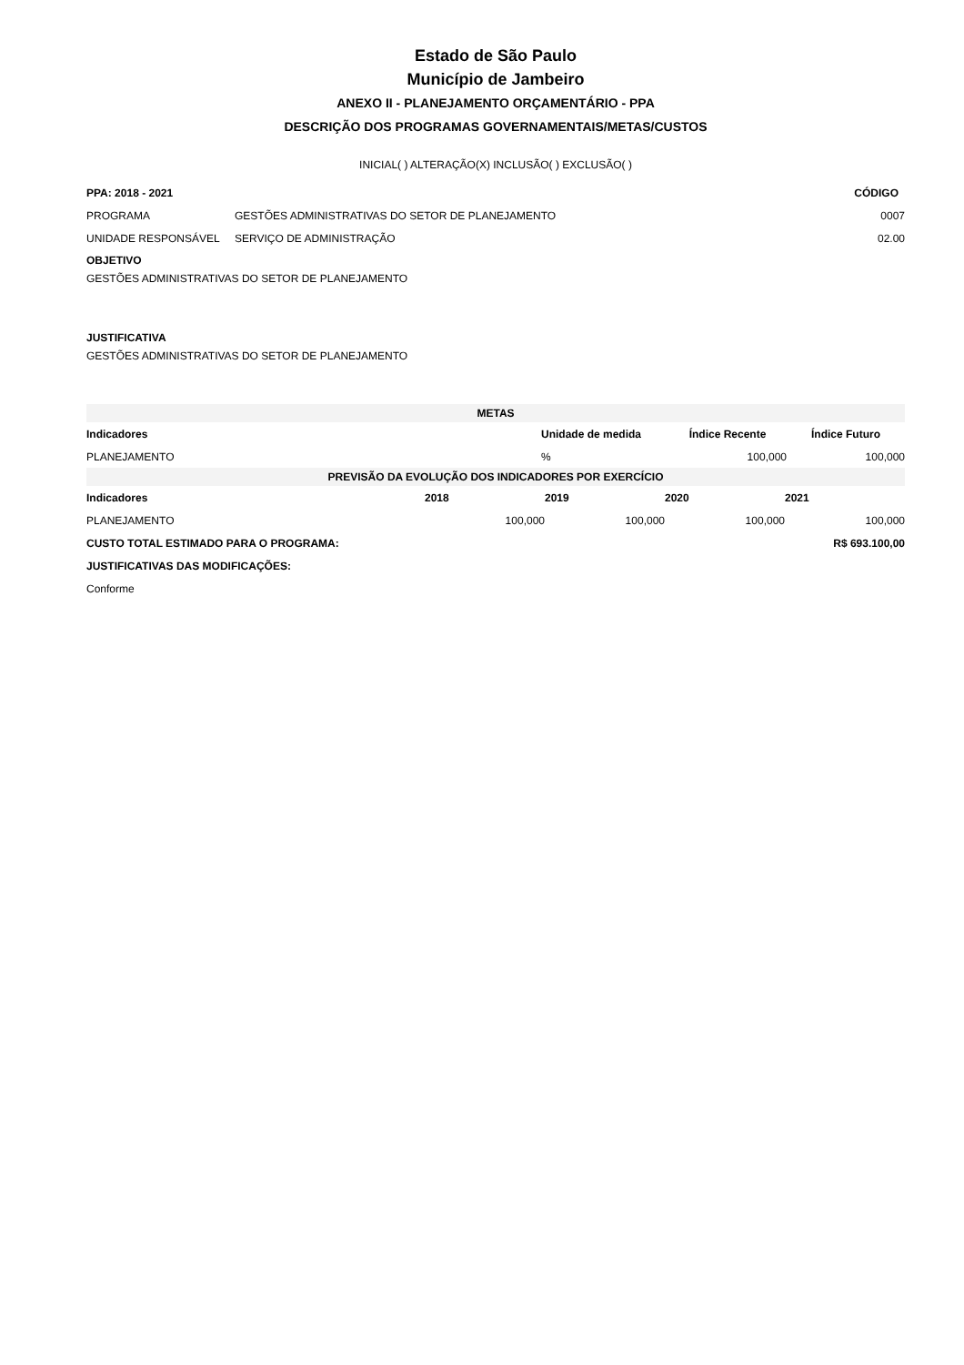Estado de São Paulo
Município de Jambeiro
ANEXO II - PLANEJAMENTO ORÇAMENTÁRIO - PPA
DESCRIÇÃO DOS PROGRAMAS GOVERNAMENTAIS/METAS/CUSTOS
INICIAL( ) ALTERAÇÃO(X) INCLUSÃO( ) EXCLUSÃO( )
| PPA: 2018 - 2021 | | CÓDIGO |
| --- | --- | --- |
| PROGRAMA | GESTÕES ADMINISTRATIVAS DO SETOR DE PLANEJAMENTO | 0007 |
| UNIDADE RESPONSÁVEL | SERVIÇO DE ADMINISTRAÇÃO | 02.00 |
OBJETIVO
GESTÕES ADMINISTRATIVAS DO SETOR DE PLANEJAMENTO
JUSTIFICATIVA
GESTÕES ADMINISTRATIVAS DO SETOR DE PLANEJAMENTO
| METAS | | | |
| --- | --- | --- | --- |
| Indicadores | Unidade de medida | Índice Recente | Índice Futuro |
| PLANEJAMENTO | % | 100,000 | 100,000 |
| PREVISÃO DA EVOLUÇÃO DOS INDICADORES POR EXERCÍCIO | | | | |
| --- | --- | --- | --- | --- |
| Indicadores | 2018 | 2019 | 2020 | 2021 |
| PLANEJAMENTO | 100,000 | 100,000 | 100,000 | 100,000 |
| CUSTO TOTAL ESTIMADO PARA O PROGRAMA: | | | | R$ 693.100,00 |
| JUSTIFICATIVAS DAS MODIFICAÇÕES: | | | | |
| Conforme | | | | |